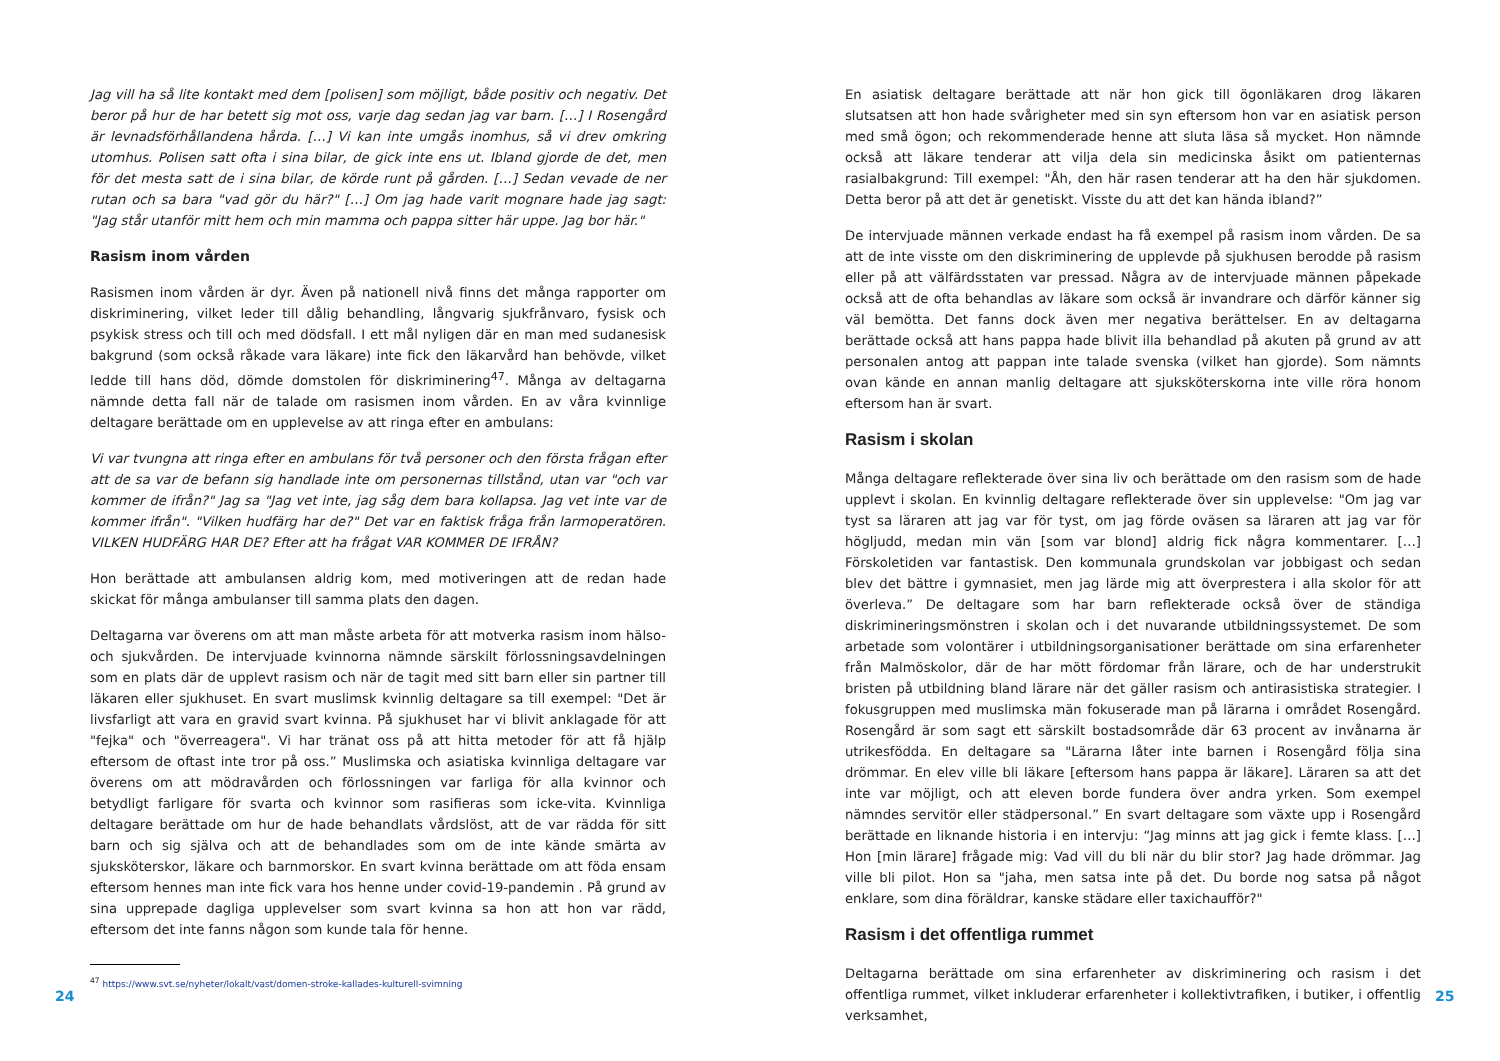Jag vill ha så lite kontakt med dem [polisen] som möjligt, både positiv och negativ. Det beror på hur de har betett sig mot oss, varje dag sedan jag var barn. […] I Rosengård är levnadsförhållandena hårda. […] Vi kan inte umgås inomhus, så vi drev omkring utomhus. Polisen satt ofta i sina bilar, de gick inte ens ut. Ibland gjorde de det, men för det mesta satt de i sina bilar, de körde runt på gården. […] Sedan vevade de ner rutan och sa bara "vad gör du här?" […] Om jag hade varit mognare hade jag sagt: "Jag står utanför mitt hem och min mamma och pappa sitter här uppe. Jag bor här."
Rasism inom vården
Rasismen inom vården är dyr. Även på nationell nivå finns det många rapporter om diskriminering, vilket leder till dålig behandling, långvarig sjukfrånvaro, fysisk och psykisk stress och till och med dödsfall. I ett mål nyligen där en man med sudanesisk bakgrund (som också råkade vara läkare) inte fick den läkarvård han behövde, vilket ledde till hans död, dömde domstolen för diskriminering<sup>47</sup>. Många av deltagarna nämnde detta fall när de talade om rasismen inom vården. En av våra kvinnlige deltagare berättade om en upplevelse av att ringa efter en ambulans:
Vi var tvungna att ringa efter en ambulans för två personer och den första frågan efter att de sa var de befann sig handlade inte om personernas tillstånd, utan var "och var kommer de ifrån?" Jag sa "Jag vet inte, jag såg dem bara kollapsa. Jag vet inte var de kommer ifrån". "Vilken hudfärg har de?" Det var en faktisk fråga från larmoperatören. VILKEN HUDFÄRG HAR DE? Efter att ha frågat VAR KOMMER DE IFRÅN?
Hon berättade att ambulansen aldrig kom, med motiveringen att de redan hade skickat för många ambulanser till samma plats den dagen.
Deltagarna var överens om att man måste arbeta för att motverka rasism inom hälso- och sjukvården. De intervjuade kvinnorna nämnde särskilt förlossningsavdelningen som en plats där de upplevt rasism och när de tagit med sitt barn eller sin partner till läkaren eller sjukhuset. En svart muslimsk kvinnlig deltagare sa till exempel: "Det är livsfarligt att vara en gravid svart kvinna. På sjukhuset har vi blivit anklagade för att "fejka" och "överreagera". Vi har tränat oss på att hitta metoder för att få hjälp eftersom de oftast inte tror på oss.” Muslimska och asiatiska kvinnliga deltagare var överens om att mödravården och förlossningen var farliga för alla kvinnor och betydligt farligare för svarta och kvinnor som rasifieras som icke-vita. Kvinnliga deltagare berättade om hur de hade behandlats vårdslöst, att de var rädda för sitt barn och sig själva och att de behandlades som om de inte kände smärta av sjuksköterskor, läkare och barnmorskor. En svart kvinna berättade om att föda ensam eftersom hennes man inte fick vara hos henne under covid-19-pandemin . På grund av sina upprepade dagliga upplevelser som svart kvinna sa hon att hon var rädd, eftersom det inte fanns någon som kunde tala för henne.
<sup>47</sup> https://www.svt.se/nyheter/lokalt/vast/domen-stroke-kallades-kulturell-svimning
24
En asiatisk deltagare berättade att när hon gick till ögonläkaren drog läkaren slutsatsen att hon hade svårigheter med sin syn eftersom hon var en asiatisk person med små ögon; och rekommenderade henne att sluta läsa så mycket. Hon nämnde också att läkare tenderar att vilja dela sin medicinska åsikt om patienternas rasialbakgrund: Till exempel: "Åh, den här rasen tenderar att ha den här sjukdomen. Detta beror på att det är genetiskt. Visste du att det kan hända ibland?”
De intervjuade männen verkade endast ha få exempel på rasism inom vården. De sa att de inte visste om den diskriminering de upplevde på sjukhusen berodde på rasism eller på att välfärdsstaten var pressad. Några av de intervjuade männen påpekade också att de ofta behandlas av läkare som också är invandrare och därför känner sig väl bemötta. Det fanns dock även mer negativa berättelser. En av deltagarna berättade också att hans pappa hade blivit illa behandlad på akuten på grund av att personalen antog att pappan inte talade svenska (vilket han gjorde). Som nämnts ovan kände en annan manlig deltagare att sjuksköterskorna inte ville röra honom eftersom han är svart.
Rasism i skolan
Många deltagare reflekterade över sina liv och berättade om den rasism som de hade upplevt i skolan. En kvinnlig deltagare reflekterade över sin upplevelse: "Om jag var tyst sa läraren att jag var för tyst, om jag förde oväsen sa läraren att jag var för högljudd, medan min vän [som var blond] aldrig fick några kommentarer. […] Förskoletiden var fantastisk. Den kommunala grundskolan var jobbigast och sedan blev det bättre i gymnasiet, men jag lärde mig att överprestera i alla skolor för att överleva.” De deltagare som har barn reflekterade också över de ständiga diskrimineringsmönstren i skolan och i det nuvarande utbildningssystemet. De som arbetade som volontärer i utbildningsorganisationer berättade om sina erfarenheter från Malmöskolor, där de har mött fördomar från lärare, och de har understrukit bristen på utbildning bland lärare när det gäller rasism och antirasistiska strategier. I fokusgruppen med muslimska män fokuserade man på lärarna i området Rosengård. Rosengård är som sagt ett särskilt bostadsområde där 63 procent av invånarna är utrikesfödda. En deltagare sa "Lärarna låter inte barnen i Rosengård följa sina drömmar. En elev ville bli läkare [eftersom hans pappa är läkare]. Läraren sa att det inte var möjligt, och att eleven borde fundera över andra yrken. Som exempel nämndes servitör eller städpersonal.” En svart deltagare som växte upp i Rosengård berättade en liknande historia i en intervju: “Jag minns att jag gick i femte klass. […] Hon [min lärare] frågade mig: Vad vill du bli när du blir stor? Jag hade drömmar. Jag ville bli pilot. Hon sa "jaha, men satsa inte på det. Du borde nog satsa på något enklare, som dina föräldrar, kanske städare eller taxichaufför?"
Rasism i det offentliga rummet
Deltagarna berättade om sina erfarenheter av diskriminering och rasism i det offentliga rummet, vilket inkluderar erfarenheter i kollektivtrafiken, i butiker, i offentlig verksamhet,
25